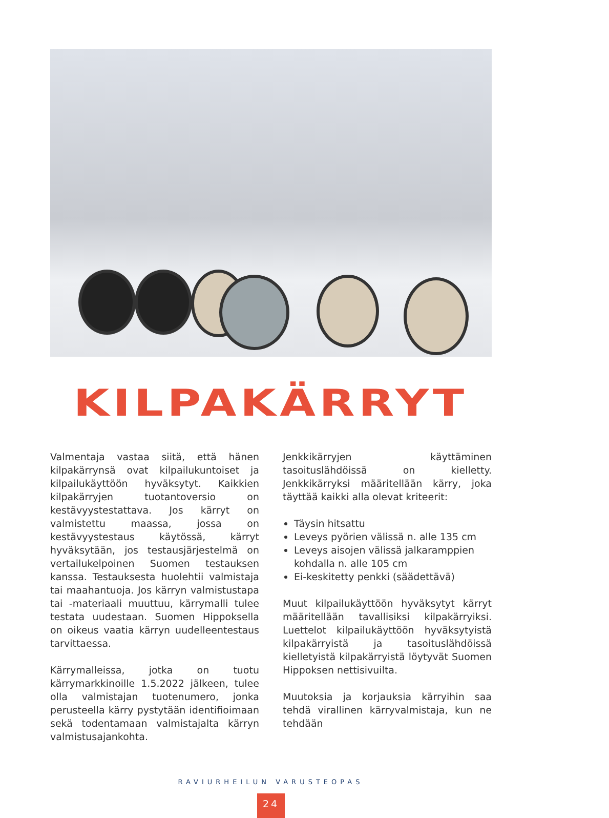KILPAKÄRRYT
Valmentaja vastaa siitä, että hänen kilpakärrynsä ovat kilpailukuntoiset ja kilpailukäyttöön hyväksytyt. Kaikkien kilpakärryjen tuotantoversio on kestävyystestattava. Jos kärryt on valmistettu maassa, jossa on kestävyystestaus käytössä, kärryt hyväksytään, jos testausjärjestelmä on vertailukelpoinen Suomen testauksen kanssa. Testauksesta huolehtii valmistaja tai maahantuoja. Jos kärryn valmistustapa tai -materiaali muuttuu, kärrymalli tulee testata uudestaan. Suomen Hippoksella on oikeus vaatia kärryn uudelleentestaus tarvittaessa.
Kärrymalleissa, jotka on tuotu kärrymarkkinoille 1.5.2022 jälkeen, tulee olla valmistajan tuotenumero, jonka perusteella kärry pystytään identifioimaan sekä todentamaan valmistajalta kärryn valmistusajankohta.
Jenkkikärryjen käyttäminen tasoituslähdöissä on kielletty. Jenkkikärryksi määritellään kärry, joka täyttää kaikki alla olevat kriteerit:
Täysin hitsattu
Leveys pyörien välissä n. alle 135 cm
Leveys aisojen välissä jalkaramppien kohdalla n. alle 105 cm
Ei-keskitetty penkki (säädettävä)
Muut kilpailukäyttöön hyväksytyt kärryt määritellään tavallisiksi kilpakärryiksi. Luettelot kilpailukäyttöön hyväksytyistä kilpakärryistä ja tasoituslähdöissä kielletyistä kilpakärryistä löytyvät Suomen Hippoksen nettisivuilta.
Muutoksia ja korjauksia kärryihin saa tehdä virallinen kärryvalmistaja, kun ne tehdään
RAVIURHEILUN VARUSTEOPAS
24